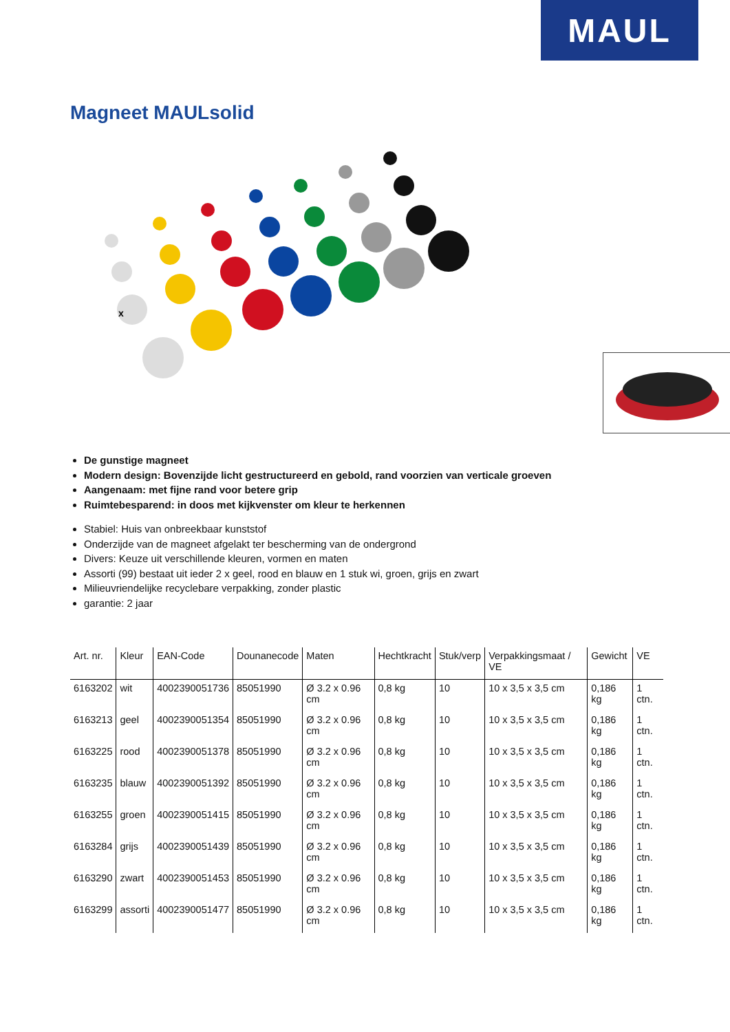MAUL
Magneet MAULsolid
x
De gunstige magneet
Modern design: Bovenzijde licht gestructureerd en gebold, rand voorzien van verticale groeven
Aangenaam: met fijne rand voor betere grip
Ruimtebesparend: in doos met kijkvenster om kleur te herkennen
Stabiel: Huis van onbreekbaar kunststof
Onderzijde van de magneet afgelakt ter bescherming van de ondergrond
Divers: Keuze uit verschillende kleuren, vormen en maten
Assorti (99) bestaat uit ieder 2 x geel, rood en blauw en 1 stuk wi, groen, grijs en zwart
Milieuvriendelijke recyclebare verpakking, zonder plastic
garantie: 2 jaar
| Art. nr. | Kleur | EAN-Code | Dounanecode | Maten | Hechtkracht | Stuk/verp | Verpakkingsmaat / VE | Gewicht | VE |
| --- | --- | --- | --- | --- | --- | --- | --- | --- | --- |
| 6163202 | wit | 4002390051736 | 85051990 | Ø 3.2 x 0.96 cm | 0,8 kg | 10 | 10 x 3,5 x 3,5 cm | 0,186 kg | 1 ctn. |
| 6163213 | geel | 4002390051354 | 85051990 | Ø 3.2 x 0.96 cm | 0,8 kg | 10 | 10 x 3,5 x 3,5 cm | 0,186 kg | 1 ctn. |
| 6163225 | rood | 4002390051378 | 85051990 | Ø 3.2 x 0.96 cm | 0,8 kg | 10 | 10 x 3,5 x 3,5 cm | 0,186 kg | 1 ctn. |
| 6163235 | blauw | 4002390051392 | 85051990 | Ø 3.2 x 0.96 cm | 0,8 kg | 10 | 10 x 3,5 x 3,5 cm | 0,186 kg | 1 ctn. |
| 6163255 | groen | 4002390051415 | 85051990 | Ø 3.2 x 0.96 cm | 0,8 kg | 10 | 10 x 3,5 x 3,5 cm | 0,186 kg | 1 ctn. |
| 6163284 | grijs | 4002390051439 | 85051990 | Ø 3.2 x 0.96 cm | 0,8 kg | 10 | 10 x 3,5 x 3,5 cm | 0,186 kg | 1 ctn. |
| 6163290 | zwart | 4002390051453 | 85051990 | Ø 3.2 x 0.96 cm | 0,8 kg | 10 | 10 x 3,5 x 3,5 cm | 0,186 kg | 1 ctn. |
| 6163299 | assorti | 4002390051477 | 85051990 | Ø 3.2 x 0.96 cm | 0,8 kg | 10 | 10 x 3,5 x 3,5 cm | 0,186 kg | 1 ctn. |